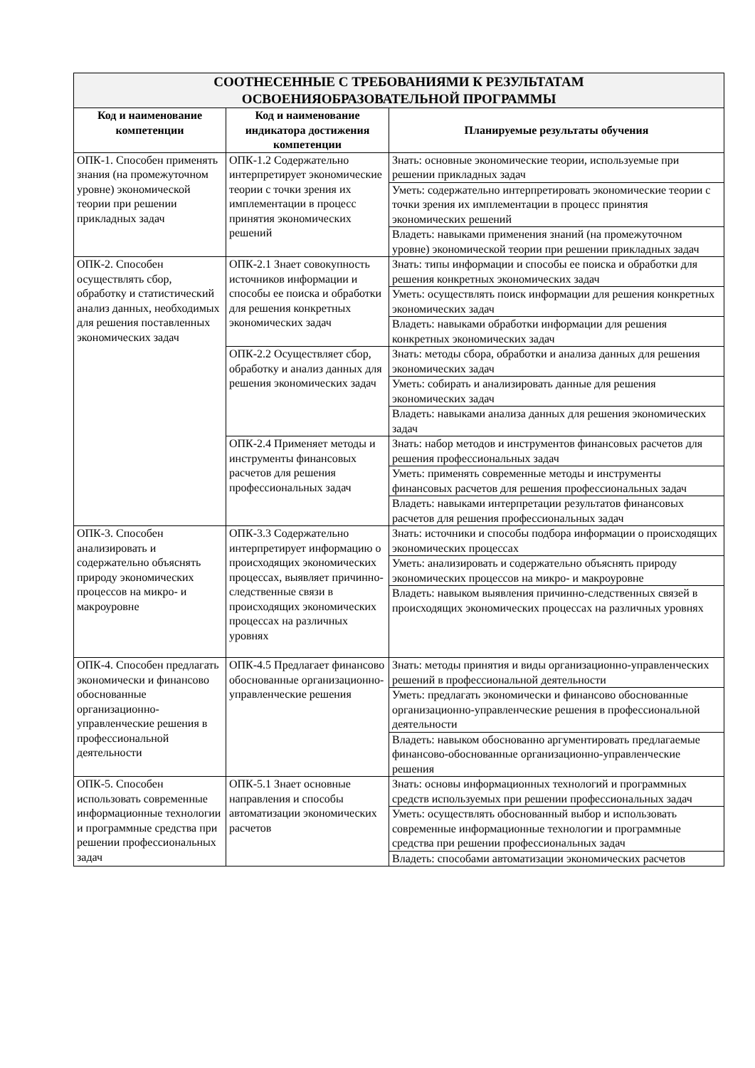| СООТНЕСЕННЫЕ С ТРЕБОВАНИЯМИ К РЕЗУЛЬТАТАМ ОСВОЕНИЯОБРАЗОВАТЕЛЬНОЙ ПРОГРАММЫ | | |
| --- | --- | --- |
| Код и наименование компетенции | Код и наименование индикатора достижения компетенции | Планируемые результаты обучения |
| ОПК-1. Способен применять знания (на промежуточном уровне) экономической теории при решении прикладных задач | ОПК-1.2 Содержательно интерпретирует экономические теории с точки зрения их имплементации в процесс принятия экономических решений | Знать: основные экономические теории, используемые при решении прикладных задач |
| | | Уметь: содержательно интерпретировать экономические теории с точки зрения их имплементации в процесс принятия экономических решений |
| | | Владеть: навыками применения знаний (на промежуточном уровне) экономической теории при решении прикладных задач |
| ОПК-2. Способен осуществлять сбор, обработку и статистический анализ данных, необходимых для решения поставленных экономических задач | ОПК-2.1 Знает совокупность источников информации и способы ее поиска и обработки для решения конкретных экономических задач | Знать: типы информации и способы ее поиска и обработки для решения конкретных экономических задач |
| | | Уметь: осуществлять поиск информации для решения конкретных экономических задач |
| | | Владеть: навыками обработки информации для решения конкретных экономических задач |
| | ОПК-2.2 Осуществляет сбор, обработку и анализ данных для решения экономических задач | Знать: методы сбора, обработки и анализа данных для решения экономических задач |
| | | Уметь: собирать и анализировать данные для решения экономических задач |
| | | Владеть: навыками анализа данных для решения экономических задач |
| | ОПК-2.4 Применяет методы и инструменты финансовых расчетов для решения профессиональных задач | Знать: набор методов и инструментов финансовых расчетов для решения профессиональных задач |
| | | Уметь: применять современные методы и инструменты финансовых расчетов для решения профессиональных задач |
| | | Владеть: навыками интерпретации результатов финансовых расчетов для решения профессиональных задач |
| ОПК-3. Способен анализировать и содержательно объяснять природу экономических процессов на микро- и макроуровне | ОПК-3.3 Содержательно интерпретирует информацию о происходящих экономических процессах, выявляет причинно-следственные связи в происходящих экономических процессах на различных уровнях | Знать: источники и способы подбора информации о происходящих экономических процессах |
| | | Уметь: анализировать и содержательно объяснять природу экономических процессов на микро- и макроуровне |
| | | Владеть: навыком выявления причинно-следственных связей в происходящих экономических процессах на различных уровнях |
| ОПК-4. Способен предлагать экономически и финансово обоснованные организационно-управленческие решения в профессиональной деятельности | ОПК-4.5 Предлагает финансово обоснованные организационно-управленческие решения | Знать: методы принятия и виды организационно-управленческих решений в профессиональной деятельности |
| | | Уметь: предлагать экономически и финансово обоснованные организационно-управленческие решения в профессиональной деятельности |
| | | Владеть: навыком обоснованно аргументировать предлагаемые финансово-обоснованные организационно-управленческие решения |
| ОПК-5. Способен использовать современные информационные технологии и программные средства при решении профессиональных задач | ОПК-5.1 Знает основные направления и способы автоматизации экономических расчетов | Знать: основы информационных технологий и программных средств используемых при решении профессиональных задач |
| | | Уметь: осуществлять обоснованный выбор и использовать современные информационные технологии и программные средства при решении профессиональных задач |
| | | Владеть: способами автоматизации экономических расчетов |